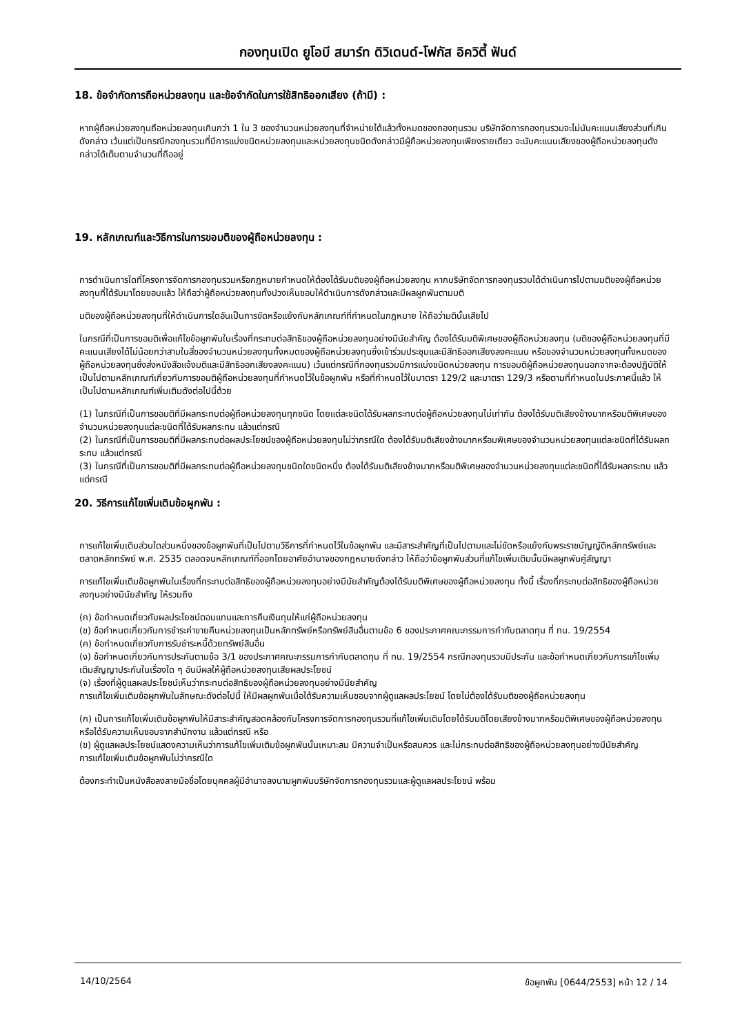กองทุนเปิด ยูโอบี สมาร์ท ดิวิเดนด์-โฟกัส อิควิตี้ ฟันด์
18. ข้อจำกัดการถือหน่วยลงทุน และข้อจำกัดในการใช้สิทธิออกเสียง (ถ้ามี) :
หากผู้ถือหน่วยลงทุนถือหน่วยลงทุนเกินกว่า 1 ใน 3 ของจำนวนหน่วยลงทุนที่จำหน่ายได้แล้วทั้งหมดของกองทุนรวม บริษัทจัดการกองทุนรวมจะไม่นับคะแนนเสียงส่วนที่เกินดังกล่าว เว้นแต่เป็นกรณีกองทุนรวมที่มีการแบ่งชนิดหน่วยลงทุนและหน่วยลงทุนชนิดดังกล่าวมีผู้ถือหน่วยลงทุนเพียงรายเดียว จะนับคะแนนเสียงของผู้ถือหน่วยลงทุนดังกล่าวได้เต็มตามจำนวนที่ถืออยู่
19. หลักเกณฑ์และวิธีการในการขอมติของผู้ถือหน่วยลงทุน :
การดำเนินการใดที่โครงการจัดการกองทุนรวมหรือกฎหมายกำหนดให้ต้องได้รับมติของผู้ถือหน่วยลงทุน หากบริษัทจัดการกองทุนรวมได้ดำเนินการไปตามมติของผู้ถือหน่วยลงทุนที่ได้รับมาโดยชอบแล้ว ให้ถือว่าผู้ถือหน่วยลงทุนทั้งปวงเห็นชอบให้ดำเนินการดังกล่าวและมีผลผูกพันตามมติ
มติของผู้ถือหน่วยลงทุนที่ให้ดำเนินการใดอันเป็นการขัดหรือแย้งกับหลักเกณฑ์ที่กำหนดในกฎหมาย ให้ถือว่ามตินั้นเสียไป
ในกรณีที่เป็นการขอมติเพื่อแก้ไขข้อผูกพันในเรื่องที่กระทบต่อสิทธิของผู้ถือหน่วยลงทุนอย่างมีนัยสำคัญ ต้องได้รับมติพิเศษของผู้ถือหน่วยลงทุน (มติของผู้ถือหน่วยลงทุนที่มีคะแนนเสียงได้ไม่น้อยกว่าสามในสี่ของจำนวนหน่วยลงทุนทั้งหมดของผู้ถือหน่วยลงทุนซึ่งเข้าร่วมประชุมและมีสิทธิออกเสียงลงคะแนน หรือของจำนวนหน่วยลงทุนทั้งหมดของผู้ถือหน่วยลงทุนซึ่งส่งหนังสือแจ้งมติและมีสิทธิออกเสียงลงคะแนน) เว้นแต่กรณีที่กองทุนรวมมีการแบ่งชนิดหน่วยลงทุน การขอมติผู้ถือหน่วยลงทุนนอกจากจะต้องปฏิบัติให้เป็นไปตามหลักเกณฑ์เกี่ยวกับการขอมติผู้ถือหน่วยลงทุนที่กำหนดไว้ในข้อผูกพัน หรือที่กำหนดไว้ในมาตรา 129/2 และมาตรา 129/3 หรือตามที่กำหนดในประกาศนี้แล้ว ให้เป็นไปตามหลักเกณฑ์เพิ่มเติมดังต่อไปนี้ด้วย
(1) ในกรณีที่เป็นการขอมติที่มีผลกระทบต่อผู้ถือหน่วยลงทุนทุกชนิด โดยแต่ละชนิดได้รับผลกระทบต่อผู้ถือหน่วยลงทุนไม่เท่ากัน ต้องได้รับมติเสียงข้างมากหรือมติพิเศษของจำนวนหน่วยลงทุนแต่ละชนิดที่ได้รับผลกระทบ แล้วแต่กรณี
(2) ในกรณีที่เป็นการขอมติที่มีผลกระทบต่อผลประโยชน์ของผู้ถือหน่วยลงทุนไม่ว่ากรณีใด ต้องได้รับมติเสียงข้างมากหรือมพิเศษของจำนวนหน่วยลงทุนแต่ละชนิดที่ได้รับผลกระทบ แล้วแต่กรณี
(3) ในกรณีที่เป็นการขอมติที่มีผลกระทบต่อผู้ถือหน่วยลงทุนชนิดใดชนิดหนึ่ง ต้องได้รับมติเสียงข้างมากหรือมติพิเศษของจำนวนหน่วยลงทุนแต่ละชนิดที่ได้รับผลกระทบ แล้วแต่กรณี
20. วิธีการแก้ไขเพิ่มเติมข้อผูกพัน :
การแก้ไขเพิ่มเติมส่วนใดส่วนหนึ่งของข้อผูกพันที่เป็นไปตามวิธีการที่กำหนดไว้ในข้อผูกพัน และมีสาระสำคัญที่เป็นไปตามและไม่ขัดหรือแย้งกับพระราชบัญญัติหลักทรัพย์และตลาดหลักทรัพย์ พ.ศ. 2535 ตลอดจนหลักเกณฑ์ที่ออกโดยอาศัยอำนาจของกฎหมายดังกล่าว ให้ถือว่าข้อผูกพันส่วนที่แก้ไขเพิ่มเติมนั้นมีผลผูกพันคู่สัญญา
การแก้ไขเพิ่มเติมข้อผูกพันในเรื่องที่กระทบต่อสิทธิของผู้ถือหน่วยลงทุนอย่างมีนัยสำคัญต้องได้รับมติพิเศษของผู้ถือหน่วยลงทุน ทั้งนี้ เรื่องที่กระทบต่อสิทธิของผู้ถือหน่วยลงทุนอย่างมีนัยสำคัญ ให้รวมถึง
(ก) ข้อกำหนดเกี่ยวกับผลประโยชน์ตอบแทนและการคืนเงินทุนให้แก่ผู้ถือหน่วยลงทุน
(ข) ข้อกำหนดเกี่ยวกับการชำระค่าขายคืนหน่วยลงทุนเป็นหลักทรัพย์หรือทรัพย์สินอื่นตามข้อ 6 ของประกาศคณะกรรมการกำกับตลาดทุน ที่ ทน. 19/2554
(ค) ข้อกำหนดเกี่ยวกับการรับชำระหนี้ด้วยทรัพย์สินอื่น
(ง) ข้อกำหนดเกี่ยวกับการประกันตามข้อ 3/1 ของประกาศคณะกรรมการกำกับตลาดทุน ที่ ทน. 19/2554 กรณีกองทุนรวมมีประกัน และข้อกำหนดเกี่ยวกับการแก้ไขเพิ่มเติมสัญญาประกันในเรื่องใด ๆ อันมีผลให้ผู้ถือหน่วยลงทุนเสียผลประโยชน์
(จ) เรื่องที่ผู้ดูแลผลประโยชน์เห็นว่ากระทบต่อสิทธิของผู้ถือหน่วยลงทุนอย่างมีนัยสำคัญ
การแก้ไขเพิ่มเติมข้อผูกพันในลักษณะดังต่อไปนี้ ให้มีผลผูกพันเมื่อได้รับความเห็นชอบจากผู้ดูแลผลประโยชน์ โดยไม่ต้องได้รับมติของผู้ถือหน่วยลงทุน
(ก) เป็นการแก้ไขเพิ่มเติมข้อผูกพันให้มีสาระสำคัญสอดคล้องกับโครงการจัดการกองทุนรวมที่แก้ไขเพิ่มเติมโดยได้รับมติโดยเสียงข้างมากหรือมติพิเศษของผู้ถือหน่วยลงทุน หรือได้รับความเห็นชอบจากสำนักงาน แล้วแต่กรณี หรือ
(ข) ผู้ดูแลผลประโยชน์แสดงความเห็นว่าการแก้ไขเพิ่มเติมข้อผูกพันนั้นเหมาะสม มีความจำเป็นหรือสมควร และไม่กระทบต่อสิทธิของผู้ถือหน่วยลงทุนอย่างมีนัยสำคัญ
การแก้ไขเพิ่มเติมข้อผูกพันไม่ว่ากรณีใด
ต้องกระทำเป็นหนังสือลงลายมือชื่อโดยบุคคลผู้มีอำนาจลงนามผูกพันบริษัทจัดการกองทุนรวมและผู้ดูแลผลประโยชน์ พร้อม
14/10/2564 ข้อผูกพัน [0644/2553] หน้า 12 / 14